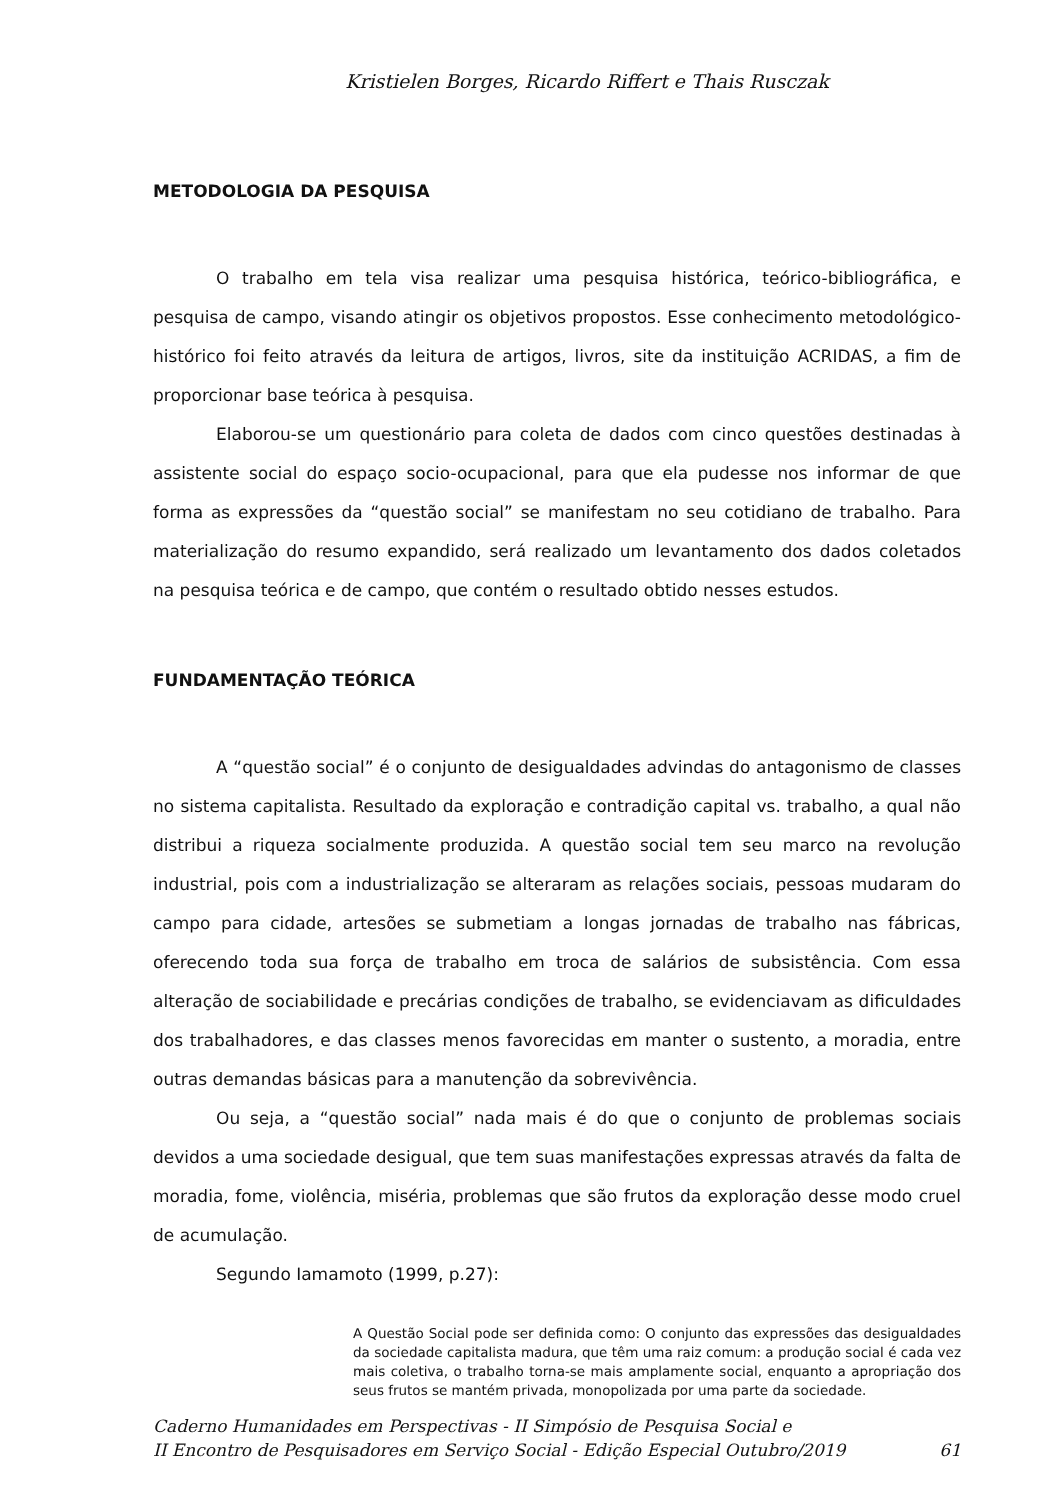Kristielen Borges, Ricardo Riffert e Thais Rusczak
METODOLOGIA DA PESQUISA
O trabalho em tela visa realizar uma pesquisa histórica, teórico-bibliográfica, e pesquisa de campo, visando atingir os objetivos propostos. Esse conhecimento metodológico-histórico foi feito através da leitura de artigos, livros, site da instituição ACRIDAS, a fim de proporcionar base teórica à pesquisa.
Elaborou-se um questionário para coleta de dados com cinco questões destinadas à assistente social do espaço socio-ocupacional, para que ela pudesse nos informar de que forma as expressões da “questão social” se manifestam no seu cotidiano de trabalho. Para materialização do resumo expandido, será realizado um levantamento dos dados coletados na pesquisa teórica e de campo, que contém o resultado obtido nesses estudos.
FUNDAMENTAÇÃO TEÓRICA
A “questão social” é o conjunto de desigualdades advindas do antagonismo de classes no sistema capitalista. Resultado da exploração e contradição capital vs. trabalho, a qual não distribui a riqueza socialmente produzida. A questão social tem seu marco na revolução industrial, pois com a industrialização se alteraram as relações sociais, pessoas mudaram do campo para cidade, artesões se submetiam a longas jornadas de trabalho nas fábricas, oferecendo toda sua força de trabalho em troca de salários de subsistência. Com essa alteração de sociabilidade e precárias condições de trabalho, se evidenciavam as dificuldades dos trabalhadores, e das classes menos favorecidas em manter o sustento, a moradia, entre outras demandas básicas para a manutenção da sobrevivência.
Ou seja, a “questão social” nada mais é do que o conjunto de problemas sociais devidos a uma sociedade desigual, que tem suas manifestações expressas através da falta de moradia, fome, violência, miséria, problemas que são frutos da exploração desse modo cruel de acumulação.
Segundo Iamamoto (1999, p.27):
A Questão Social pode ser definida como: O conjunto das expressões das desigualdades da sociedade capitalista madura, que têm uma raiz comum: a produção social é cada vez mais coletiva, o trabalho torna-se mais amplamente social, enquanto a apropriação dos seus frutos se mantém privada, monopolizada por uma parte da sociedade.
Caderno Humanidades em Perspectivas - II Simpósio de Pesquisa Social e
II Encontro de Pesquisadores em Serviço Social - Edição Especial Outubro/2019
61